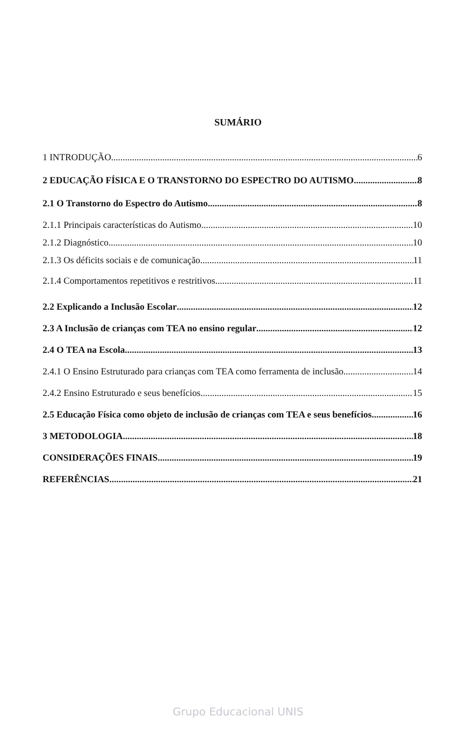SUMÁRIO
1 INTRODUÇÃO 6
2 EDUCAÇÃO FÍSICA E O TRANSTORNO DO ESPECTRO DO AUTISMO 8
2.1 O Transtorno do Espectro do Autismo 8
2.1.1 Principais características do Autismo 10
2.1.2 Diagnóstico 10
2.1.3 Os déficits sociais e de comunicação 11
2.1.4 Comportamentos repetitivos e restritivos 11
2.2 Explicando a Inclusão Escolar 12
2.3 A Inclusão de crianças com TEA no ensino regular 12
2.4 O TEA na Escola 13
2.4.1 O Ensino Estruturado para crianças com TEA como ferramenta de inclusão 14
2.4.2 Ensino Estruturado e seus benefícios 15
2.5 Educação Física como objeto de inclusão de crianças com TEA e seus benefícios 16
3 METODOLOGIA 18
CONSIDERAÇÕES FINAIS 19
REFERÊNCIAS 21
Grupo Educacional UNIS